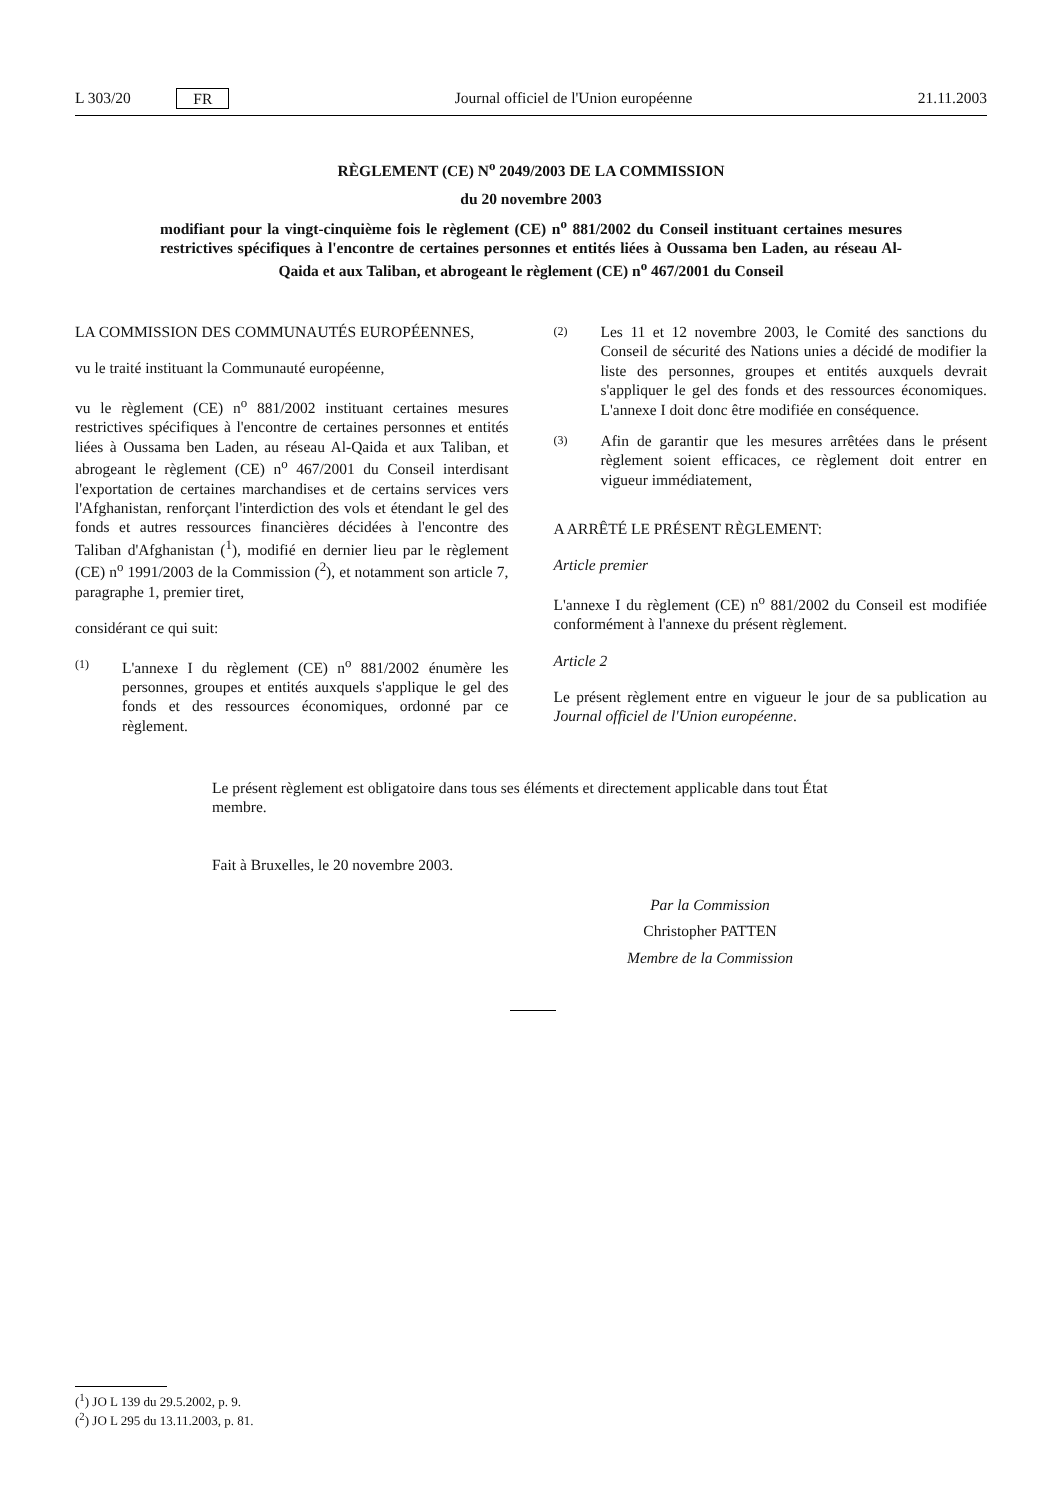L 303/20 FR Journal officiel de l'Union européenne 21.11.2003
RÈGLEMENT (CE) N<sup>o</sup> 2049/2003 DE LA COMMISSION
du 20 novembre 2003
modifiant pour la vingt-cinquième fois le règlement (CE) n<sup>o</sup> 881/2002 du Conseil instituant certaines mesures restrictives spécifiques à l'encontre de certaines personnes et entités liées à Oussama ben Laden, au réseau Al-Qaida et aux Taliban, et abrogeant le règlement (CE) n<sup>o</sup> 467/2001 du Conseil
LA COMMISSION DES COMMUNAUTÉS EUROPÉENNES,
vu le traité instituant la Communauté européenne,
vu le règlement (CE) n<sup>o</sup> 881/2002 instituant certaines mesures restrictives spécifiques à l'encontre de certaines personnes et entités liées à Oussama ben Laden, au réseau Al-Qaida et aux Taliban, et abrogeant le règlement (CE) n<sup>o</sup> 467/2001 du Conseil interdisant l'exportation de certaines marchandises et de certains services vers l'Afghanistan, renforçant l'interdiction des vols et étendant le gel des fonds et autres ressources financières décidées à l'encontre des Taliban d'Afghanistan (<sup>1</sup>), modifié en dernier lieu par le règlement (CE) n<sup>o</sup> 1991/2003 de la Commission (<sup>2</sup>), et notamment son article 7, paragraphe 1, premier tiret,
considérant ce qui suit:
(1) L'annexe I du règlement (CE) n<sup>o</sup> 881/2002 énumère les personnes, groupes et entités auxquels s'applique le gel des fonds et des ressources économiques, ordonné par ce règlement.
(2) Les 11 et 12 novembre 2003, le Comité des sanctions du Conseil de sécurité des Nations unies a décidé de modifier la liste des personnes, groupes et entités auxquels devrait s'appliquer le gel des fonds et des ressources économiques. L'annexe I doit donc être modifiée en conséquence.
(3) Afin de garantir que les mesures arrêtées dans le présent règlement soient efficaces, ce règlement doit entrer en vigueur immédiatement,
A ARRÊTÉ LE PRÉSENT RÈGLEMENT:
Article premier
L'annexe I du règlement (CE) n<sup>o</sup> 881/2002 du Conseil est modifiée conformément à l'annexe du présent règlement.
Article 2
Le présent règlement entre en vigueur le jour de sa publication au Journal officiel de l'Union européenne.
Le présent règlement est obligatoire dans tous ses éléments et directement applicable dans tout État membre.
Fait à Bruxelles, le 20 novembre 2003.
Par la Commission
Christopher PATTEN
Membre de la Commission
(<sup>1</sup>) JO L 139 du 29.5.2002, p. 9.
(<sup>2</sup>) JO L 295 du 13.11.2003, p. 81.